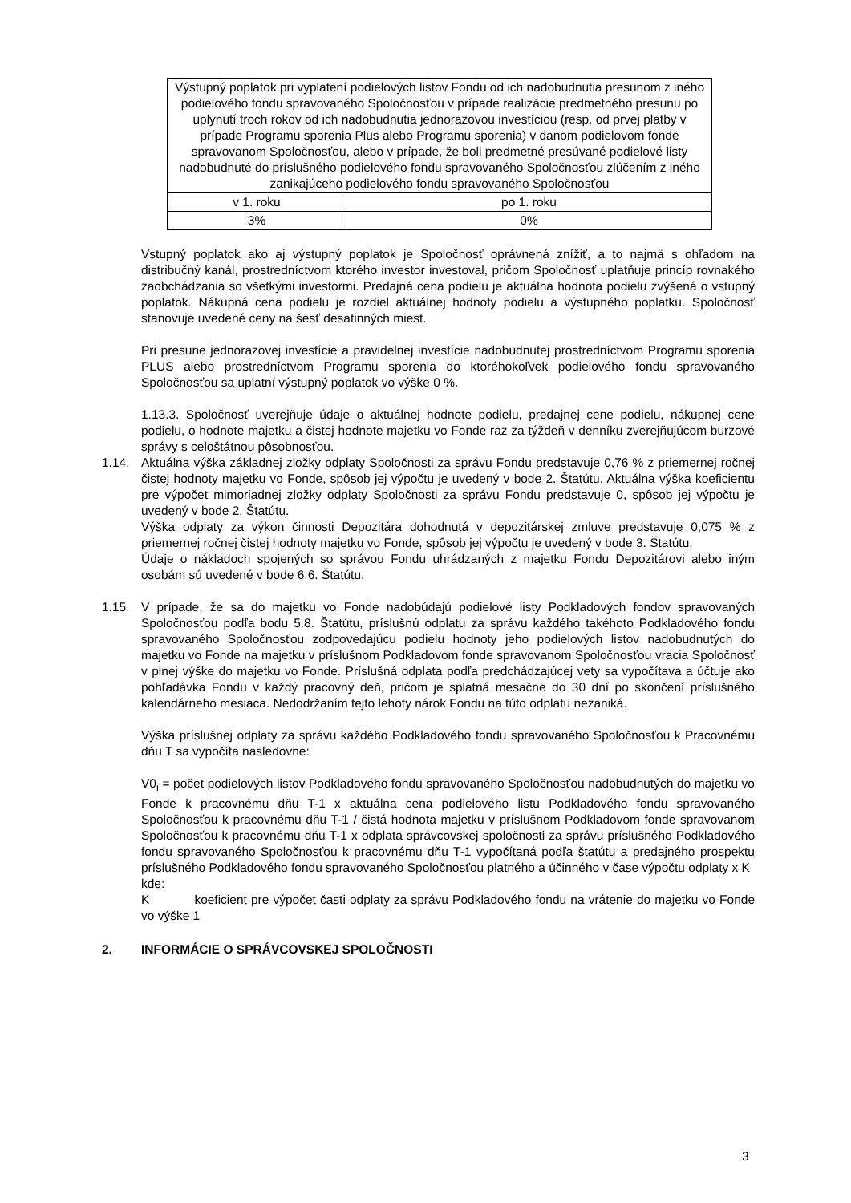| Výstupný poplatok pri vyplatení podielových listov Fondu od ich nadobudnutia presunom z iného podielového fondu spravovaného Spoločnosťou v prípade realizácie predmetného presunu po uplynutí troch rokov od ich nadobudnutia jednorazovou investíciou (resp. od prvej platby v prípade Programu sporenia Plus alebo Programu sporenia) v danom podielovom fonde spravovanom Spoločnosťou, alebo v prípade, že boli predmetné presúvané podielové listy nadobudnuté do príslušného podielového fondu spravovaného Spoločnosťou zlúčením z iného zanikajúceho podielového fondu spravovaného Spoločnosťou | |
| v 1. roku | po 1. roku |
| 3% | 0% |
Vstupný poplatok ako aj výstupný poplatok je Spoločnosť oprávnená znížiť, a to najmä s ohľadom na distribučný kanál, prostredníctvom ktorého investor investoval, pričom Spoločnosť uplatňuje princíp rovnakého zaobchádzania so všetkými investormi. Predajná cena podielu je aktuálna hodnota podielu zvýšená o vstupný poplatok. Nákupná cena podielu je rozdiel aktuálnej hodnoty podielu a výstupného poplatku. Spoločnosť stanovuje uvedené ceny na šesť desatinných miest.
Pri presune jednorazovej investície a pravidelnej investície nadobudnutej prostredníctvom Programu sporenia PLUS alebo prostredníctvom Programu sporenia do ktoréhokoľvek podielového fondu spravovaného Spoločnosťou sa uplatní výstupný poplatok vo výške 0 %.
1.13.3. Spoločnosť uverejňuje údaje o aktuálnej hodnote podielu, predajnej cene podielu, nákupnej cene podielu, o hodnote majetku a čistej hodnote majetku vo Fonde raz za týždeň v denníku zverejňujúcom burzové správy s celoštátnou pôsobnosťou.
1.14. Aktuálna výška základnej zložky odplaty Spoločnosti za správu Fondu predstavuje 0,76 % z priemernej ročnej čistej hodnoty majetku vo Fonde, spôsob jej výpočtu je uvedený v bode 2. Štatútu. Aktuálna výška koeficientu pre výpočet mimoriadnej zložky odplaty Spoločnosti za správu Fondu predstavuje 0, spôsob jej výpočtu je uvedený v bode 2. Štatútu.
Výška odplaty za výkon činnosti Depozitára dohodnutá v depozitárskej zmluve predstavuje 0,075 % z priemernej ročnej čistej hodnoty majetku vo Fonde, spôsob jej výpočtu je uvedený v bode 3. Štatútu.
Údaje o nákladoch spojených so správou Fondu uhrádzaných z majetku Fondu Depozitárovi alebo iným osobám sú uvedené v bode 6.6. Štatútu.
1.15. V prípade, že sa do majetku vo Fonde nadobúdajú podielové listy Podkladových fondov spravovaných Spoločnosťou podľa bodu 5.8. Štatútu, príslušnú odplatu za správu každého takéhoto Podkladového fondu spravovaného Spoločnosťou zodpovedajúcu podielu hodnoty jeho podielových listov nadobudnutých do majetku vo Fonde na majetku v príslušnom Podkladovom fonde spravovanom Spoločnosťou vracia Spoločnosť v plnej výške do majetku vo Fonde. Príslušná odplata podľa predchádzajúcej vety sa vypočítava a účtuje ako pohľadávka Fondu v každý pracovný deň, pričom je splatná mesačne do 30 dní po skončení príslušného kalendárneho mesiaca. Nedodržaním tejto lehoty nárok Fondu na túto odplatu nezaniká.
Výška príslušnej odplaty za správu každého Podkladového fondu spravovaného Spoločnosťou k Pracovnému dňu T sa vypočíta nasledovne:
V0<sub>i</sub> = počet podielových listov Podkladového fondu spravovaného Spoločnosťou nadobudnutých do majetku vo Fonde k pracovnému dňu T-1 x aktuálna cena podielového listu Podkladového fondu spravovaného Spoločnosťou k pracovnému dňu T-1 / čistá hodnota majetku v príslušnom Podkladovom fonde spravovanom Spoločnosťou k pracovnému dňu T-1 x odplata správcovskej spoločnosti za správu príslušného Podkladového fondu spravovaného Spoločnosťou k pracovnému dňu T-1 vypočítaná podľa štatútu a predajného prospektu príslušného Podkladového fondu spravovaného Spoločnosťou platného a účinného v čase výpočtu odplaty x K
kde:
K koeficient pre výpočet časti odplaty za správu Podkladového fondu na vrátenie do majetku vo Fonde vo výške 1
2. INFORMÁCIE O SPRÁVCOVSKEJ SPOLOČNOSTI
3